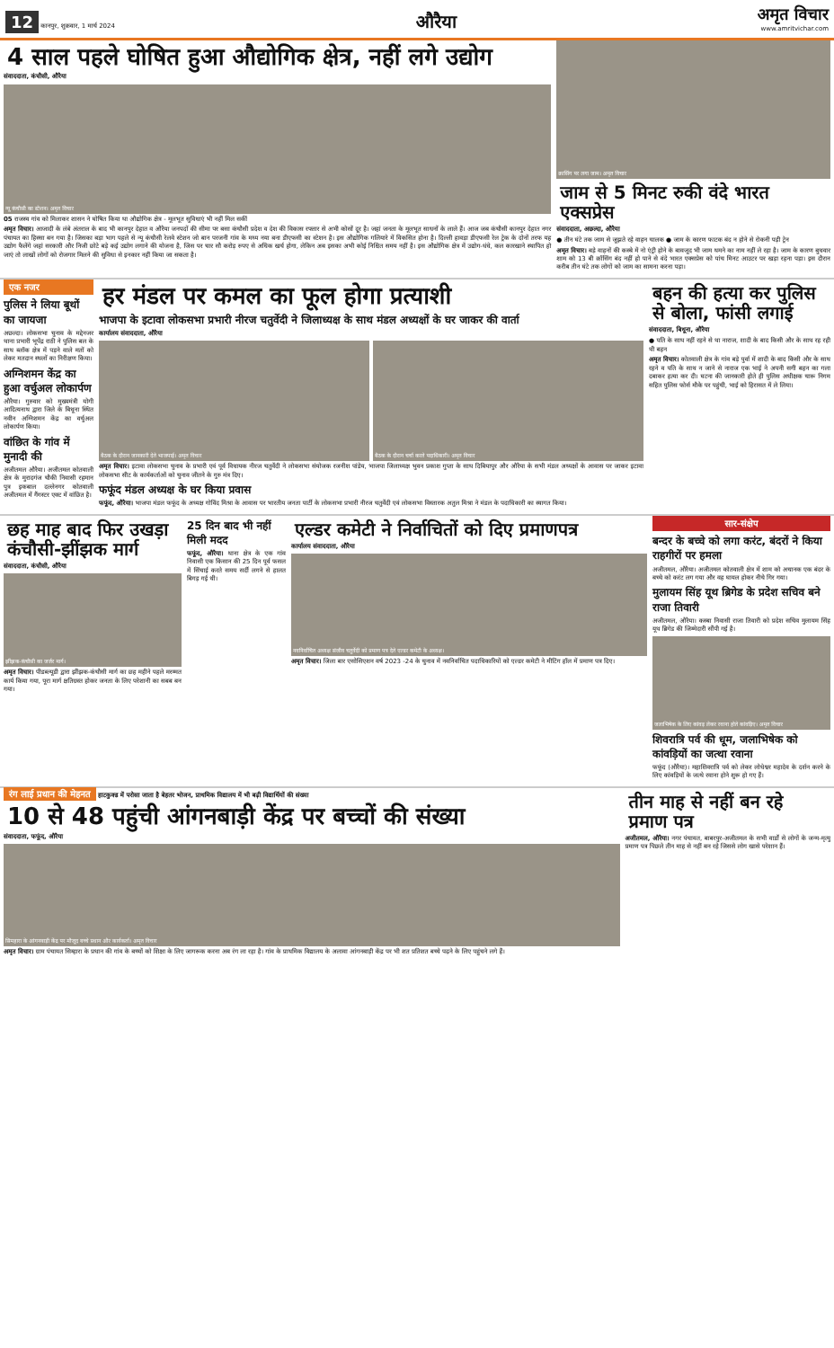12 कानपुर, शुक्रवार, 1 मार्च 2024
औरैया
अमृत विचार
www.amritvichar.com
4 साल पहले घोषित हुआ औद्योगिक क्षेत्र, नहीं लगे उद्योग
संवाददाता, कंचौसी, औरैया
न्यू कंचौसी का स्टेशन। अमृत विचार
05 राजस्व गांव को मिलाकर शासन ने घोषित किया था औद्योगिक क्षेत्र - मूलभूत सुविधाएं भी नहीं मिल सकीं
अमृत विचार। आजादी के लंबे अंतराल के बाद भी कानपुर देहात व औरैया जनपदों की सीमा पर बसा कंचौसी प्रदेश व देश की विकास रफ्तार से अभी कोसों दूर है। जहां जनता के मूलभूत साधनों के लाले हैं। आज जब कंचौसी कानपुर देहात नगर पंचायत का हिस्सा बन गया है। जिसका बड़ा भाग पहले से न्यू कंचौसी रेलवे स्टेशन जो बान परजनी गांव के मध्य नया बना डीएफसी का स्टेशन है। इस औद्योगिक गलियारे में विकसित होना है। दिल्ली हावड़ा डीएफसी रेल ट्रेक के दोनों तरफ यह उद्योग फैलेंगे जहां सरकारी और निजी छोटे बड़े कई उद्योग लगाने की योजना है, जिस पर चार सौ करोड़ रुपए से अधिक खर्च होगा, लेकिन अब इसका अभी कोई निश्चित समय नहीं है। इस औद्योगिक क्षेत्र में उद्योग-धंधे, कल कारखाने स्थापित हो जाएं तो लाखों लोगों को रोजगार मिलने की सुविधा से इनकार नहीं किया जा सकता है।
क्रासिंग पर लगा जाम। अमृत विचार
जाम से 5 मिनट रुकी वंदे भारत एक्सप्रेस
संवाददाता, अछल्दा, औरैया
● तीन घंटे तक जाम से जूझते रहे वाहन चालक ● जाम के कारण फाटक बंद न होने से रोकनी पड़ी ट्रेन
अमृत विचार। बड़े वाहनों की कस्बे में नो एंट्री होने के बावजूद भी जाम थमने का नाम नहीं ले रहा है। जाम के कारण बुधवार शाम को 13 बी क्रॉसिंग बंद नहीं हो पाने से वंदे भारत एक्सप्रेस को पांच मिनट आउटर पर खड़ा रहना पड़ा। इस दौरान करीब तीन घंटे तक लोगों को जाम का सामना करना पड़ा।
एक नजर
पुलिस ने लिया बूथों का जायजा
अछल्दा। लोकसभा चुनाव के मद्देनजर थाना प्रभारी भूपेंद्र राठी ने पुलिस बल के साथ ब्लॉक क्षेत्र में पड़ने वाले मतों को लेकर मतदान स्थलों का निरीक्षण किया।
अग्निशमन केंद्र का हुआ वर्चुअल लोकार्पण
औरैया। गुरुवार को मुख्यमंत्री योगी आदित्यनाथ द्वारा जिले के बिधूना स्थित नवीन अग्निशमन केंद्र का वर्चुअल लोकार्पण किया।
वांछित के गांव में मुनादी की
अजीतमल औरैया। अजीतमल कोतवाली क्षेत्र के मुरादगंज चौकी निवासी रहमान पुत्र इकबाल दल्लेनगर कोतवाली अजीतमल में गैंगस्टर एक्ट में वांछित है।
हर मंडल पर कमल का फूल होगा प्रत्याशी
भाजपा के इटावा लोकसभा प्रभारी नीरज चतुर्वेदी ने जिलाध्यक्ष के साथ मंडल अध्यक्षों के घर जाकर की वार्ता
कार्यालय संवाददाता, औरैया
बैठक के दौरान जानकारी देते भाजपाई। अमृत विचार
बैठक के दौरान चर्चा करते पदाधिकारी। अमृत विचार
अमृत विचार। इटावा लोकसभा चुनाव के प्रभारी एवं पूर्व विधायक नीरज चतुर्वेदी ने लोकसभा संयोजक रजनीश पांडेय, भाजपा जिलाध्यक्ष भुवन प्रकाश गुप्ता के साथ दिबियापुर और औरैया के सभी मंडल अध्यक्षों के आवास पर जाकर इटावा लोकसभा सीट के कार्यकर्ताओं को चुनाव जीतने के गुरु मंत्र दिए।
फफूंद मंडल अध्यक्ष के घर किया प्रवास
फफूंद, औरैया। भाजपा मंडल फफूंद के अध्यक्ष गोविंद मिश्रा के आवास पर भारतीय जनता पार्टी के लोकसभा प्रभारी नीरज चतुर्वेदी एवं लोकसभा विस्तारक अतुल मिश्रा ने मंडल के पदाधिकारी का स्वागत किया।
बहन की हत्या कर पुलिस से बोला, फांसी लगाई
संवाददाता, बिधूना, औरैया
● पति के साथ नहीं रहने से था नाराज, शादी के बाद किसी और के साथ रह रही थी बहन
अमृत विचार। कोतवाली क्षेत्र के गांव बड़े पुर्वा में शादी के बाद किसी और के साथ रहने व पति के साथ न जाने से नाराज एक भाई ने अपनी सगी बहन का गला दबाकर हत्या कर दी। घटना की जानकारी होते ही पुलिस अधीक्षक चारू निगम सहित पुलिस फोर्स मौके पर पहुंची, भाई को हिरासत में ले लिया।
छह माह बाद फिर उखड़ा कंचौसी-झींझक मार्ग
संवाददाता, कंचौसी, औरैया
झींझक-कंचौसी का जर्जर मार्ग।
अमृत विचार। पीडब्ल्यूडी द्वारा झींझक-कंचौसी मार्ग का छह महीने पहले मरम्मत कार्य किया गया, पूरा मार्ग क्षतिग्रस्त होकर जनता के लिए परेशानी का सबब बन गया।
25 दिन बाद भी नहीं मिली मदद
फफूंद, औरैया। थाना क्षेत्र के एक गांव निवासी एक किसान की 25 दिन पूर्व फसल में सिंचाई करते समय सर्दी लगने से हालत बिगड़ गई थी।
एल्डर कमेटी ने निर्वाचितों को दिए प्रमाणपत्र
कार्यालय संवाददाता, औरैया
नवनिर्वाचित अध्यक्ष संजीव चतुर्वेदी को प्रमाण पत्र देते एल्डर कमेटी के अध्यक्ष।
अमृत विचार। जिला बार एसोसिएशन वर्ष 2023 -24 के चुनाव में नवनिर्वाचित पदाधिकारियों को एल्डर कमेटी ने मीटिंग हॉल में प्रमाण पत्र दिए।
सार-संक्षेप
बन्दर के बच्चे को लगा करंट, बंदरों ने किया राहगीरों पर हमला
अजीतमल, औरैया। अजीतमल कोतवाली क्षेत्र में शाम को अचानक एक बंदर के बच्चे को करंट लग गया और वह घायल होकर नीचे गिर गया।
मुलायम सिंह यूथ ब्रिगेड के प्रदेश सचिव बने राजा तिवारी
अजीतमल, औरैया। कस्बा निवासी राजा तिवारी को प्रदेश सचिव मुलायम सिंह यूथ ब्रिगेड की जिम्मेदारी सौंपी गई है।
जलाभिषेक के लिए कांवड़ लेकर रवाना होते कांवड़िए। अमृत विचार
शिवरात्रि पर्व की धूम, जलाभिषेक को कांवड़ियों का जत्था रवाना
फफूंद (औरैया)। महाशिवरात्रि पर्व को लेकर लोधेश्वर महादेव के दर्शन करने के लिए कांवड़ियों के जत्थे रवाना होने शुरू हो गए हैं।
रंग लाई प्रधान की मेहनत हाटकुक्ड में परोसा जाता है बेहतर भोजन, प्राथमिक विद्यालय में भी बढ़ी विद्यार्थियों की संख्या
10 से 48 पहुंची आंगनबाड़ी केंद्र पर बच्चों की संख्या
संवाददाता, फफूंद, औरैया
सिमहारा के आंगनबाड़ी केंद्र पर मौजूद बच्चे प्रधान और कार्यकर्ता। अमृत विचार
अमृत विचार। ग्राम पंचायत सिम्हारा के प्रधान की गांव के बच्चों को शिक्षा के लिए जागरूक करना अब रंग ला रहा है। गांव के प्राथमिक विद्यालय के अलावा आंगनबाड़ी केंद्र पर भी शत प्रतिशत बच्चे पढ़ने के लिए पहुंचने लगे हैं।
तीन माह से नहीं बन रहे प्रमाण पत्र
अजीतमल, औरैया। नगर पंचायत, बाबरपुर-अजीतमल के सभी वार्डों से लोगों के जन्म-मृत्यु प्रमाण पत्र पिछले तीन माह से नहीं बन रहे जिससे लोग खासे परेशान हैं।